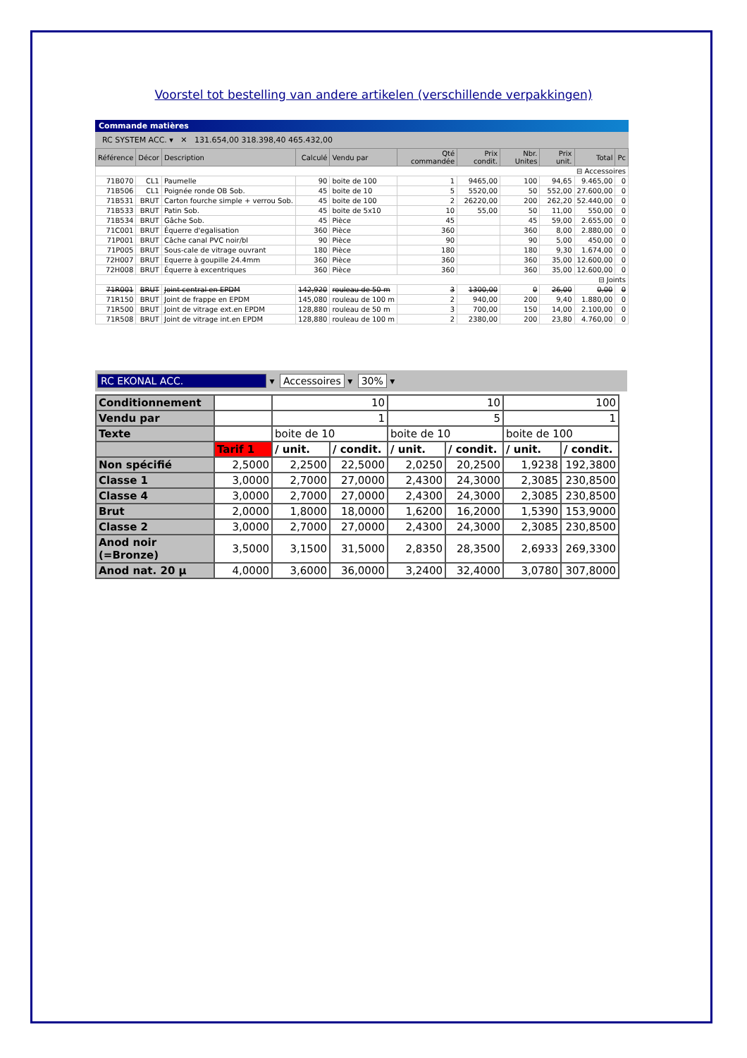Voorstel tot bestelling van andere artikelen (verschillende verpakkingen)
Commande matières
RC SYSTEM ACC. ▾ ✕ 131.654,00 318.398,40 465.432,00
| Référence | Décor | Description | Calculé | Vendu par | Qté commandée | Prix condit. | Nbr. Unites | Prix unit. | Total | Pc |
| --- | --- | --- | --- | --- | --- | --- | --- | --- | --- | --- |
| ⊟ Accessoires | | | | | | | | | | |
| 71B070 | CL1 | Paumelle | 90 | boite de 100 | 1 | 9465,00 | 100 | 94,65 | 9.465,00 | 0 |
| 71B506 | CL1 | Poignée ronde OB Sob. | 45 | boite de 10 | 5 | 5520,00 | 50 | 552,00 | 27.600,00 | 0 |
| 71B531 | BRUT | Carton fourche simple + verrou Sob. | 45 | boite de 100 | 2 | 26220,00 | 200 | 262,20 | 52.440,00 | 0 |
| 71B533 | BRUT | Patin Sob. | 45 | boite de 5x10 | 10 | 55,00 | 50 | 11,00 | 550,00 | 0 |
| 71B534 | BRUT | Gâche Sob. | 45 | Pièce | 45 | | 45 | 59,00 | 2.655,00 | 0 |
| 71C001 | BRUT | Équerre d'egalisation | 360 | Pièce | 360 | | 360 | 8,00 | 2.880,00 | 0 |
| 71P001 | BRUT | Câche canal PVC noir/bl | 90 | Pièce | 90 | | 90 | 5,00 | 450,00 | 0 |
| 71P005 | BRUT | Sous-cale de vitrage ouvrant | 180 | Pièce | 180 | | 180 | 9,30 | 1.674,00 | 0 |
| 72H007 | BRUT | Equerre à goupille 24.4mm | 360 | Pièce | 360 | | 360 | 35,00 | 12.600,00 | 0 |
| 72H008 | BRUT | Équerre à excentriques | 360 | Pièce | 360 | | 360 | 35,00 | 12.600,00 | 0 |
| ⊟ Joints | | | | | | | | | | |
| 71R001 | BRUT | Joint central en EPDM | 142,920 | rouleau de 50 m | 3 | 1300,00 | 0 | 26,00 | 0,00 | 0 |
| 71R150 | BRUT | Joint de frappe en EPDM | 145,080 | rouleau de 100 m | 2 | 940,00 | 200 | 9,40 | 1.880,00 | 0 |
| 71R500 | BRUT | Joint de vitrage ext.en EPDM | 128,880 | rouleau de 50 m | 3 | 700,00 | 150 | 14,00 | 2.100,00 | 0 |
| 71R508 | BRUT | Joint de vitrage int.en EPDM | 128,880 | rouleau de 100 m | 2 | 2380,00 | 200 | 23,80 | 4.760,00 | 0 |
RC EKONAL ACC. ▾ Accessoires ▾ 30% ▾
| Conditionnement | | 10 | | 10 | | 100 | |
| Vendu par | | 1 | | 5 | | 1 | |
| Texte | | boite de 10 | | boite de 10 | | boite de 100 | |
| | Tarif 1 | / unit. | / condit. | / unit. | / condit. | / unit. | / condit. |
| Non spécifié | 2,5000 | 2,2500 | 22,5000 | 2,0250 | 20,2500 | 1,9238 | 192,3800 |
| Classe 1 | 3,0000 | 2,7000 | 27,0000 | 2,4300 | 24,3000 | 2,3085 | 230,8500 |
| Classe 4 | 3,0000 | 2,7000 | 27,0000 | 2,4300 | 24,3000 | 2,3085 | 230,8500 |
| Brut | 2,0000 | 1,8000 | 18,0000 | 1,6200 | 16,2000 | 1,5390 | 153,9000 |
| Classe 2 | 3,0000 | 2,7000 | 27,0000 | 2,4300 | 24,3000 | 2,3085 | 230,8500 |
| Anod noir (=Bronze) | 3,5000 | 3,1500 | 31,5000 | 2,8350 | 28,3500 | 2,6933 | 269,3300 |
| Anod nat. 20 µ | 4,0000 | 3,6000 | 36,0000 | 3,2400 | 32,4000 | 3,0780 | 307,8000 |